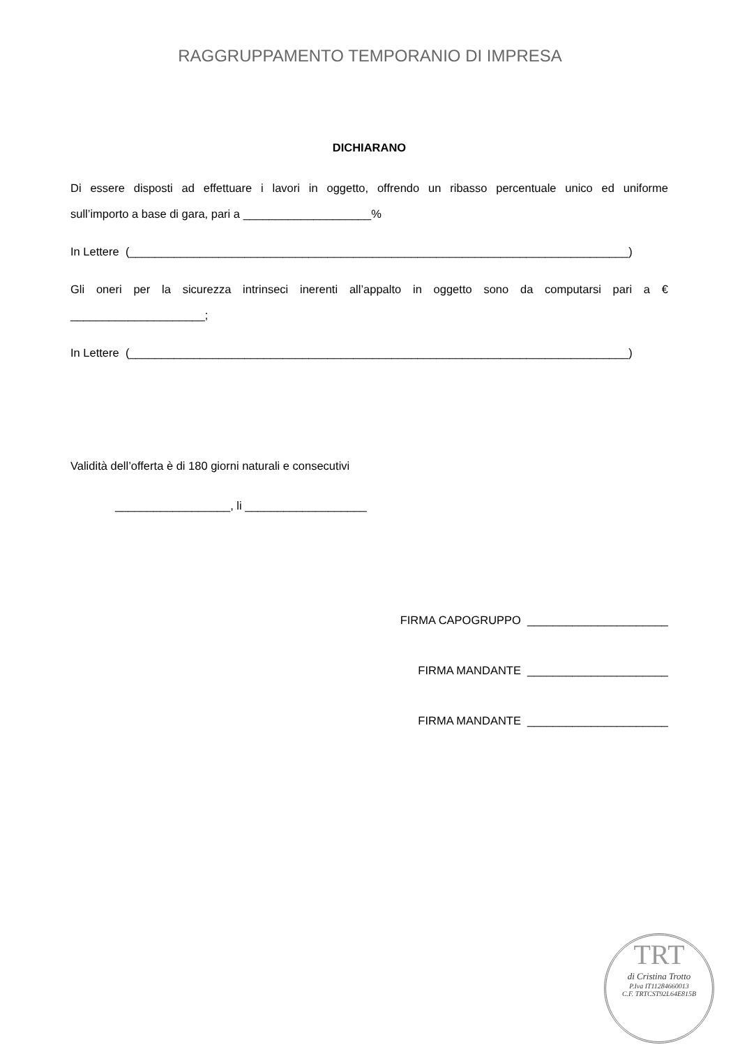RAGGRUPPAMENTO TEMPORANIO DI IMPRESA
DICHIARANO
Di essere disposti ad effettuare i lavori in oggetto, offrendo un ribasso percentuale unico ed uniforme
sull’importo a base di gara, pari a ____________________%
In Lettere (______________________________________________________________________________)
Gli oneri per la sicurezza intrinseci inerenti all’appalto in oggetto sono da computarsi pari a €
_____________________;
In Lettere (______________________________________________________________________________)
Validità dell’offerta è di 180 giorni naturali e consecutivi
__________________, li ___________________
FIRMA CAPOGRUPPO ______________________
FIRMA MANDANTE ______________________
FIRMA MANDANTE ______________________
TRT
di Cristina Trotto
P.Iva IT11284660013
C.F. TRTCST92L64E815B